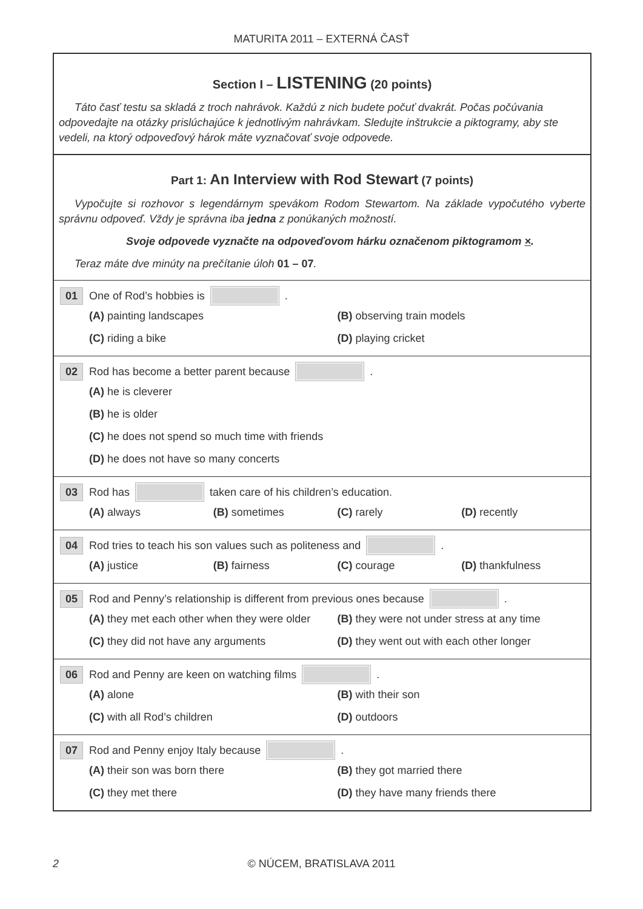MATURITA 2011 – EXTERNÁ ČASŤ
Section I – LISTENING (20 points)
Táto časť testu sa skladá z troch nahrávok. Každú z nich budete počuť dvakrát. Počas počúvania odpovedajte na otázky prislúchajúce k jednotlivým nahrávkam. Sledujte inštrukcie a piktogramy, aby ste vedeli, na ktorý odpoveďový hárok máte vyznačovať svoje odpovede.
Part 1: An Interview with Rod Stewart (7 points)
Vypočujte si rozhovor s legendárnym spevákom Rodom Stewartom. Na základe vypočutého vyberte správnu odpoveď. Vždy je správna iba jedna z ponúkaných možností.
Svoje odpovede vyznačte na odpoveďovom hárku označenom piktogramom ×.
Teraz máte dve minúty na prečítanie úloh 01 – 07.
01 One of Rod’s hobbies is .
(A) painting landscapes
(B) observing train models
(C) riding a bike
(D) playing cricket
02 Rod has become a better parent because .
(A) he is cleverer
(B) he is older
(C) he does not spend so much time with friends
(D) he does not have so many concerts
03 Rod has taken care of his children’s education.
(A) always
(B) sometimes
(C) rarely
(D) recently
04 Rod tries to teach his son values such as politeness and .
(A) justice
(B) fairness
(C) courage
(D) thankfulness
05 Rod and Penny’s relationship is different from previous ones because .
(A) they met each other when they were older
(B) they were not under stress at any time
(C) they did not have any arguments
(D) they went out with each other longer
06 Rod and Penny are keen on watching films .
(A) alone
(B) with their son
(C) with all Rod’s children
(D) outdoors
07 Rod and Penny enjoy Italy because .
(A) their son was born there
(B) they got married there
(C) they met there
(D) they have many friends there
2
© NÚCEM, BRATISLAVA 2011